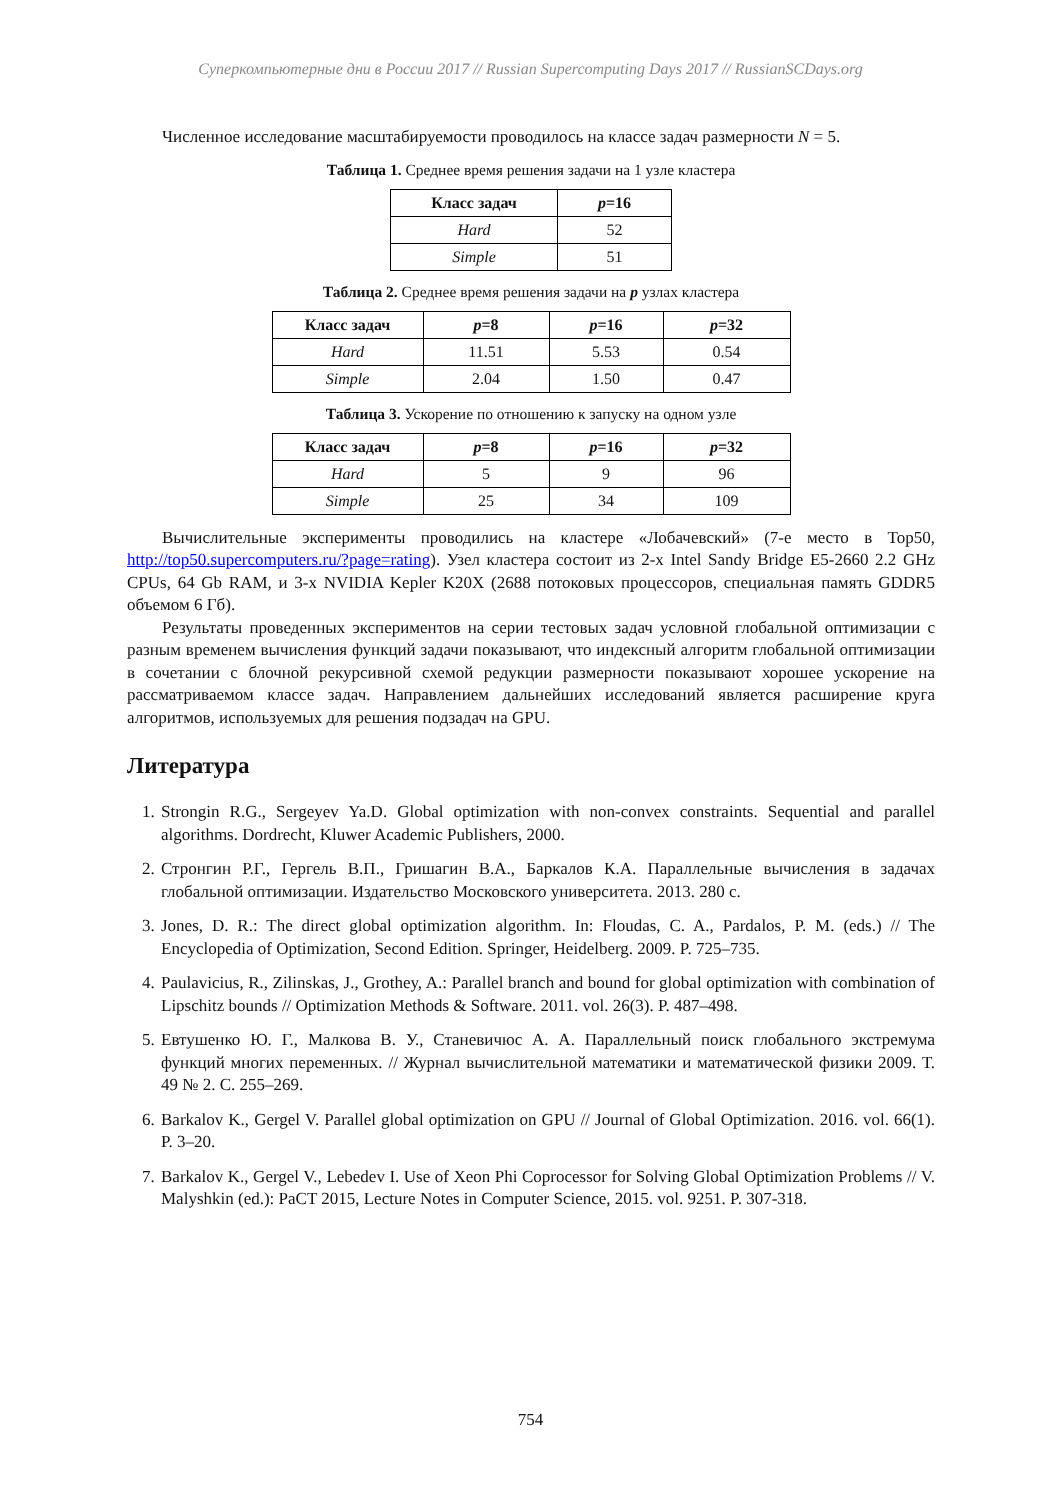Суперкомпьютерные дни в России 2017 // Russian Supercomputing Days 2017 // RussianSCDays.org
Численное исследование масштабируемости проводилось на классе задач размерности N = 5.
Таблица 1. Среднее время решения задачи на 1 узле кластера
| Класс задач | p =16 |
| --- | --- |
| Hard | 52 |
| Simple | 51 |
Таблица 2. Среднее время решения задачи на p узлах кластера
| Класс задач | p =8 | p =16 | p =32 |
| --- | --- | --- | --- |
| Hard | 11.51 | 5.53 | 0.54 |
| Simple | 2.04 | 1.50 | 0.47 |
Таблица 3. Ускорение по отношению к запуску на одном узле
| Класс задач | p =8 | p =16 | p =32 |
| --- | --- | --- | --- |
| Hard | 5 | 9 | 96 |
| Simple | 25 | 34 | 109 |
Вычислительные эксперименты проводились на кластере «Лобачевский» (7-е место в Top50, http://top50.supercomputers.ru/?page=rating). Узел кластера состоит из 2-х Intel Sandy Bridge E5-2660 2.2 GHz CPUs, 64 Gb RAM, и 3-х NVIDIA Kepler K20X (2688 потоковых процессоров, специальная память GDDR5 объемом 6 Гб).
Результаты проведенных экспериментов на серии тестовых задач условной глобальной оптимизации с разным временем вычисления функций задачи показывают, что индексный алгоритм глобальной оптимизации в сочетании с блочной рекурсивной схемой редукции размерности показывают хорошее ускорение на рассматриваемом классе задач. Направлением дальнейших исследований является расширение круга алгоритмов, используемых для решения подзадач на GPU.
Литература
1. Strongin R.G., Sergeyev Ya.D. Global optimization with non-convex constraints. Sequential and parallel algorithms. Dordrecht, Kluwer Academic Publishers, 2000.
2. Стронгин Р.Г., Гергель В.П., Гришагин В.А., Баркалов К.А. Параллельные вычисления в задачах глобальной оптимизации. Издательство Московского университета. 2013. 280 с.
3. Jones, D. R.: The direct global optimization algorithm. In: Floudas, C. A., Pardalos, P. M. (eds.) // The Encyclopedia of Optimization, Second Edition. Springer, Heidelberg. 2009. P. 725–735.
4. Paulavicius, R., Zilinskas, J., Grothey, A.: Parallel branch and bound for global optimization with combination of Lipschitz bounds // Optimization Methods & Software. 2011. vol. 26(3). P. 487–498.
5. Евтушенко Ю. Г., Малкова В. У., Станевичюс А. А. Параллельный поиск глобального экстремума функций многих переменных. // Журнал вычислительной математики и математической физики 2009. Т. 49 № 2. С. 255–269.
6. Barkalov K., Gergel V. Parallel global optimization on GPU // Journal of Global Optimization. 2016. vol. 66(1). P. 3–20.
7. Barkalov K., Gergel V., Lebedev I. Use of Xeon Phi Coprocessor for Solving Global Optimization Problems // V. Malyshkin (ed.): PaCT 2015, Lecture Notes in Computer Science, 2015. vol. 9251. P. 307-318.
754